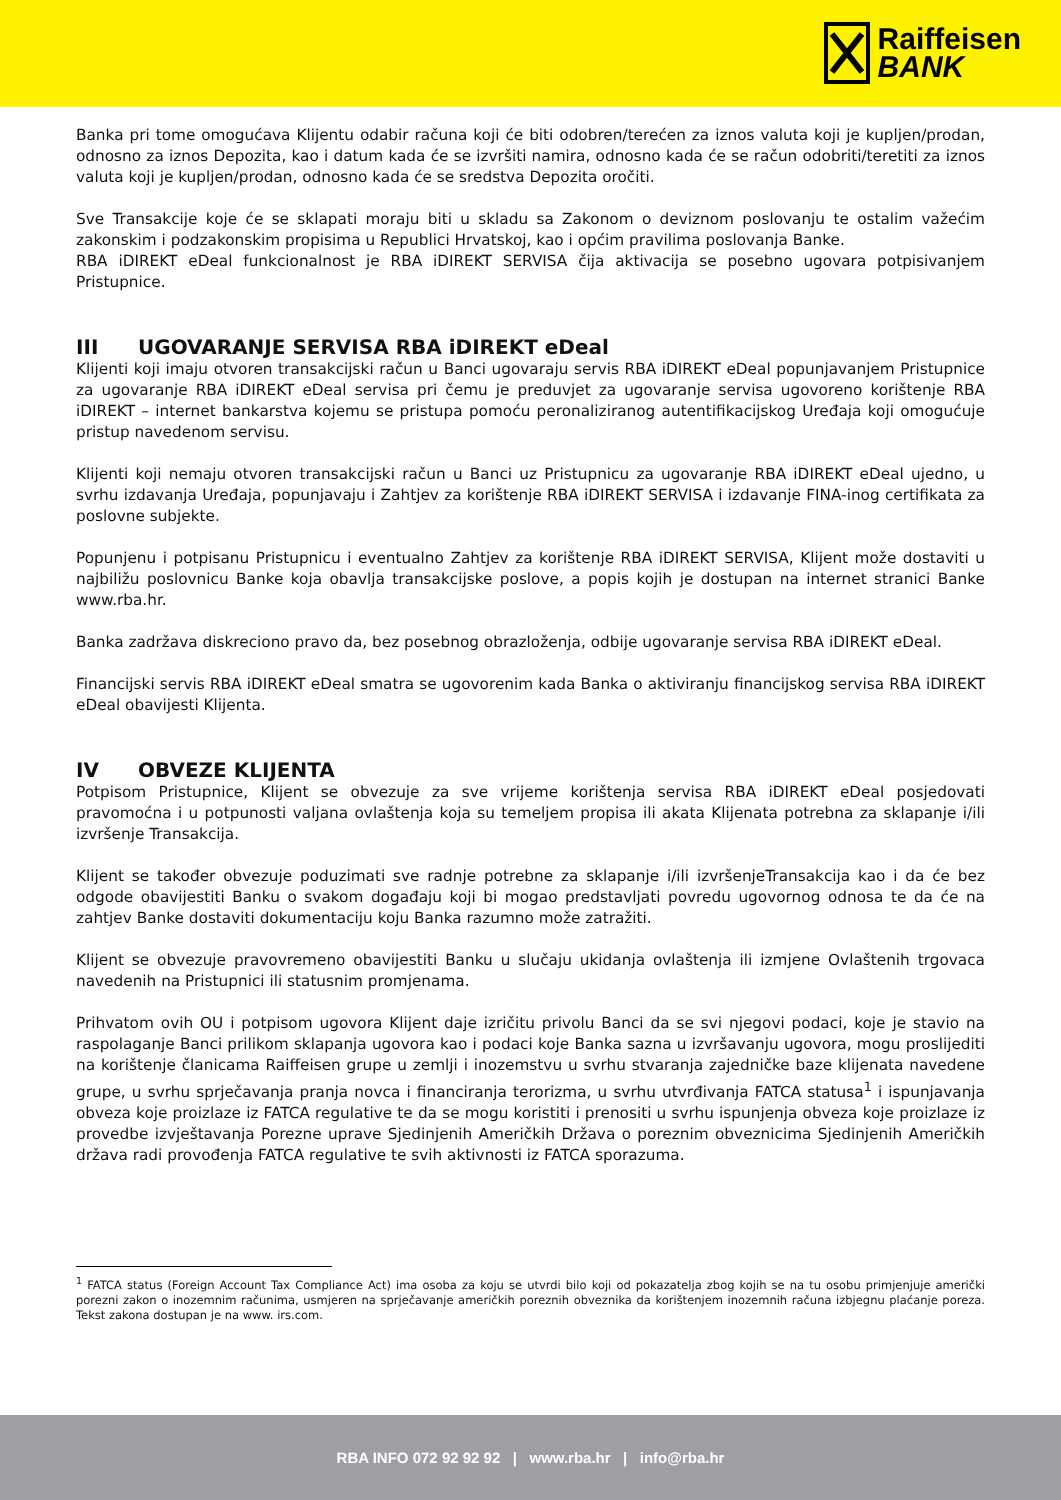Raiffeisen
BANK
Banka pri tome omogućava Klijentu odabir računa koji će biti odobren/terećen za iznos valuta koji je kupljen/prodan, odnosno za iznos Depozita, kao i datum kada će se izvršiti namira, odnosno kada će se račun odobriti/teretiti za iznos valuta koji je kupljen/prodan, odnosno kada će se sredstva Depozita oročiti.
Sve Transakcije koje će se sklapati moraju biti u skladu sa Zakonom o deviznom poslovanju te ostalim važećim zakonskim i podzakonskim propisima u Republici Hrvatskoj, kao i općim pravilima poslovanja Banke.
RBA iDIREKT eDeal funkcionalnost je RBA iDIREKT SERVISA čija aktivacija se posebno ugovara potpisivanjem Pristupnice.
III UGOVARANJE SERVISA RBA iDIREKT eDeal
Klijenti koji imaju otvoren transakcijski račun u Banci ugovaraju servis RBA iDIREKT eDeal popunjavanjem Pristupnice za ugovaranje RBA iDIREKT eDeal servisa pri čemu je preduvjet za ugovaranje servisa ugovoreno korištenje RBA iDIREKT – internet bankarstva kojemu se pristupa pomoću peronaliziranog autentifikacijskog Uređaja koji omogućuje pristup navedenom servisu.
Klijenti koji nemaju otvoren transakcijski račun u Banci uz Pristupnicu za ugovaranje RBA iDIREKT eDeal ujedno, u svrhu izdavanja Uređaja, popunjavaju i Zahtjev za korištenje RBA iDIREKT SERVISA i izdavanje FINA-inog certifikata za poslovne subjekte.
Popunjenu i potpisanu Pristupnicu i eventualno Zahtjev za korištenje RBA iDIREKT SERVISA, Klijent može dostaviti u najbiližu poslovnicu Banke koja obavlja transakcijske poslove, a popis kojih je dostupan na internet stranici Banke www.rba.hr.
Banka zadržava diskreciono pravo da, bez posebnog obrazloženja, odbije ugovaranje servisa RBA iDIREKT eDeal.
Financijski servis RBA iDIREKT eDeal smatra se ugovorenim kada Banka o aktiviranju financijskog servisa RBA iDIREKT eDeal obavijesti Klijenta.
IV OBVEZE KLIJENTA
Potpisom Pristupnice, Klijent se obvezuje za sve vrijeme korištenja servisa RBA iDIREKT eDeal posjedovati pravomoćna i u potpunosti valjana ovlaštenja koja su temeljem propisa ili akata Klijenata potrebna za sklapanje i/ili izvršenje Transakcija.
Klijent se također obvezuje poduzimati sve radnje potrebne za sklapanje i/ili izvršenjeTransakcija kao i da će bez odgode obavijestiti Banku o svakom događaju koji bi mogao predstavljati povredu ugovornog odnosa te da će na zahtjev Banke dostaviti dokumentaciju koju Banka razumno može zatražiti.
Klijent se obvezuje pravovremeno obavijestiti Banku u slučaju ukidanja ovlaštenja ili izmjene Ovlaštenih trgovaca navedenih na Pristupnici ili statusnim promjenama.
Prihvatom ovih OU i potpisom ugovora Klijent daje izričitu privolu Banci da se svi njegovi podaci, koje je stavio na raspolaganje Banci prilikom sklapanja ugovora kao i podaci koje Banka sazna u izvršavanju ugovora, mogu proslijediti na korištenje članicama Raiffeisen grupe u zemlji i inozemstvu u svrhu stvaranja zajedničke baze klijenata navedene grupe, u svrhu sprječavanja pranja novca i financiranja terorizma, u svrhu utvrđivanja FATCA statusa<sup>1</sup> i ispunjavanja obveza koje proizlaze iz FATCA regulative te da se mogu koristiti i prenositi u svrhu ispunjenja obveza koje proizlaze iz provedbe izvještavanja Porezne uprave Sjedinjenih Američkih Država o poreznim obveznicima Sjedinjenih Američkih država radi provođenja FATCA regulative te svih aktivnosti iz FATCA sporazuma.
<sup>1</sup> FATCA status (Foreign Account Tax Compliance Act) ima osoba za koju se utvrdi bilo koji od pokazatelja zbog kojih se na tu osobu primjenjuje američki porezni zakon o inozemnim računima, usmjeren na sprječavanje američkih poreznih obveznika da korištenjem inozemnih računa izbjegnu plaćanje poreza. Tekst zakona dostupan je na www. irs.com.
RBA INFO 072 92 92 92 | www.rba.hr | info@rba.hr